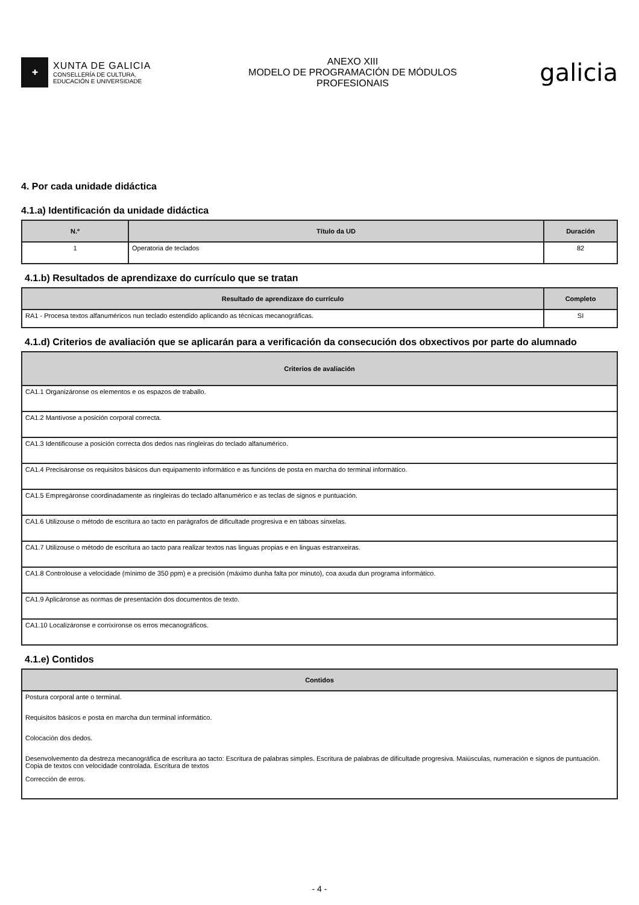✚
XUNTA DE GALICIA
CONSELLERÍA DE CULTURA,
EDUCACIÓN E UNIVERSIDADE
ANEXO XIII
MODELO DE PROGRAMACIÓN DE MÓDULOS
PROFESIONAIS
galicia
4. Por cada unidade didáctica
4.1.a) Identificación da unidade didáctica
| N.º | Título da UD | Duración |
| --- | --- | --- |
| 1 | Operatoria de teclados | 82 |
4.1.b) Resultados de aprendizaxe do currículo que se tratan
| Resultado de aprendizaxe do currículo | Completo |
| --- | --- |
| RA1 - Procesa textos alfanuméricos nun teclado estendido aplicando as técnicas mecanográficas. | SI |
4.1.d) Criterios de avaliación que se aplicarán para a verificación da consecución dos obxectivos por parte do alumnado
| Criterios de avaliación |
| --- |
| CA1.1 Organizáronse os elementos e os espazos de traballo. |
| CA1.2 Mantívose a posición corporal correcta. |
| CA1.3 Identificouse a posición correcta dos dedos nas ringleiras do teclado alfanumérico. |
| CA1.4 Precisáronse os requisitos básicos dun equipamento informático e as funcións de posta en marcha do terminal informático. |
| CA1.5 Empregáronse coordinadamente as ringleiras do teclado alfanumérico e as teclas de signos e puntuación. |
| CA1.6 Utilizouse o método de escritura ao tacto en parágrafos de dificultade progresiva e en táboas sinxelas. |
| CA1.7 Utilizouse o método de escritura ao tacto para realizar textos nas linguas propias e en linguas estranxeiras. |
| CA1.8 Controlouse a velocidade (mínimo de 350 ppm) e a precisión (máximo dunha falta por minuto), coa axuda dun programa informático. |
| CA1.9 Aplicáronse as normas de presentación dos documentos de texto. |
| CA1.10 Localizáronse e corrixíronse os erros mecanográficos. |
4.1.e) Contidos
| Contidos |
| --- |
| Postura corporal ante o terminal. |
| Requisitos básicos e posta en marcha dun terminal informático. |
| Colocación dos dedos. |
| Desenvolvemento da destreza mecanográfica de escritura ao tacto: Escritura de palabras simples. Escritura de palabras de dificultade progresiva. Maiúsculas, numeración e signos de puntuación. Copia de textos con velocidade controlada. Escritura de textos |
| Corrección de erros. |
- 4 -